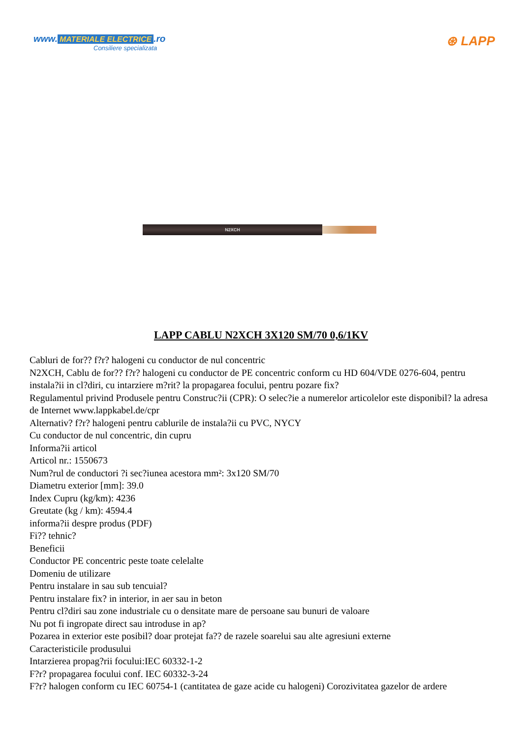www. MATERIALE ELECTRICE.ro
Consiliere specializata
⊛ LAPP
N2XCH
LAPP CABLU N2XCH 3X120 SM/70 0,6/1KV
Cabluri de for?? f?r? halogeni cu conductor de nul concentric
N2XCH, Cablu de for?? f?r? halogeni cu conductor de PE concentric conform cu HD 604/VDE 0276-604, pentru instala?ii in cl?diri, cu intarziere m?rit? la propagarea focului, pentru pozare fix?
Regulamentul privind Produsele pentru Construc?ii (CPR): O selec?ie a numerelor articolelor este disponibil? la adresa de Internet www.lappkabel.de/cpr
Alternativ? f?r? halogeni pentru cablurile de instala?ii cu PVC, NYCY
Cu conductor de nul concentric, din cupru
Informa?ii articol
Articol nr.: 1550673
Num?rul de conductori ?i sec?iunea acestora mm²: 3x120 SM/70
Diametru exterior [mm]: 39.0
Index Cupru (kg/km): 4236
Greutate (kg / km): 4594.4
informa?ii despre produs (PDF)
Fi?? tehnic?
Beneficii
Conductor PE concentric peste toate celelalte
Domeniu de utilizare
Pentru instalare in sau sub tencuial?
Pentru instalare fix? in interior, in aer sau in beton
Pentru cl?diri sau zone industriale cu o densitate mare de persoane sau bunuri de valoare
Nu pot fi ingropate direct sau introduse in ap?
Pozarea in exterior este posibil? doar protejat fa?? de razele soarelui sau alte agresiuni externe
Caracteristicile produsului
Intarzierea propag?rii focului:IEC 60332-1-2
F?r? propagarea focului conf. IEC 60332-3-24
F?r? halogen conform cu IEC 60754-1 (cantitatea de gaze acide cu halogeni) Corozivitatea gazelor de ardere